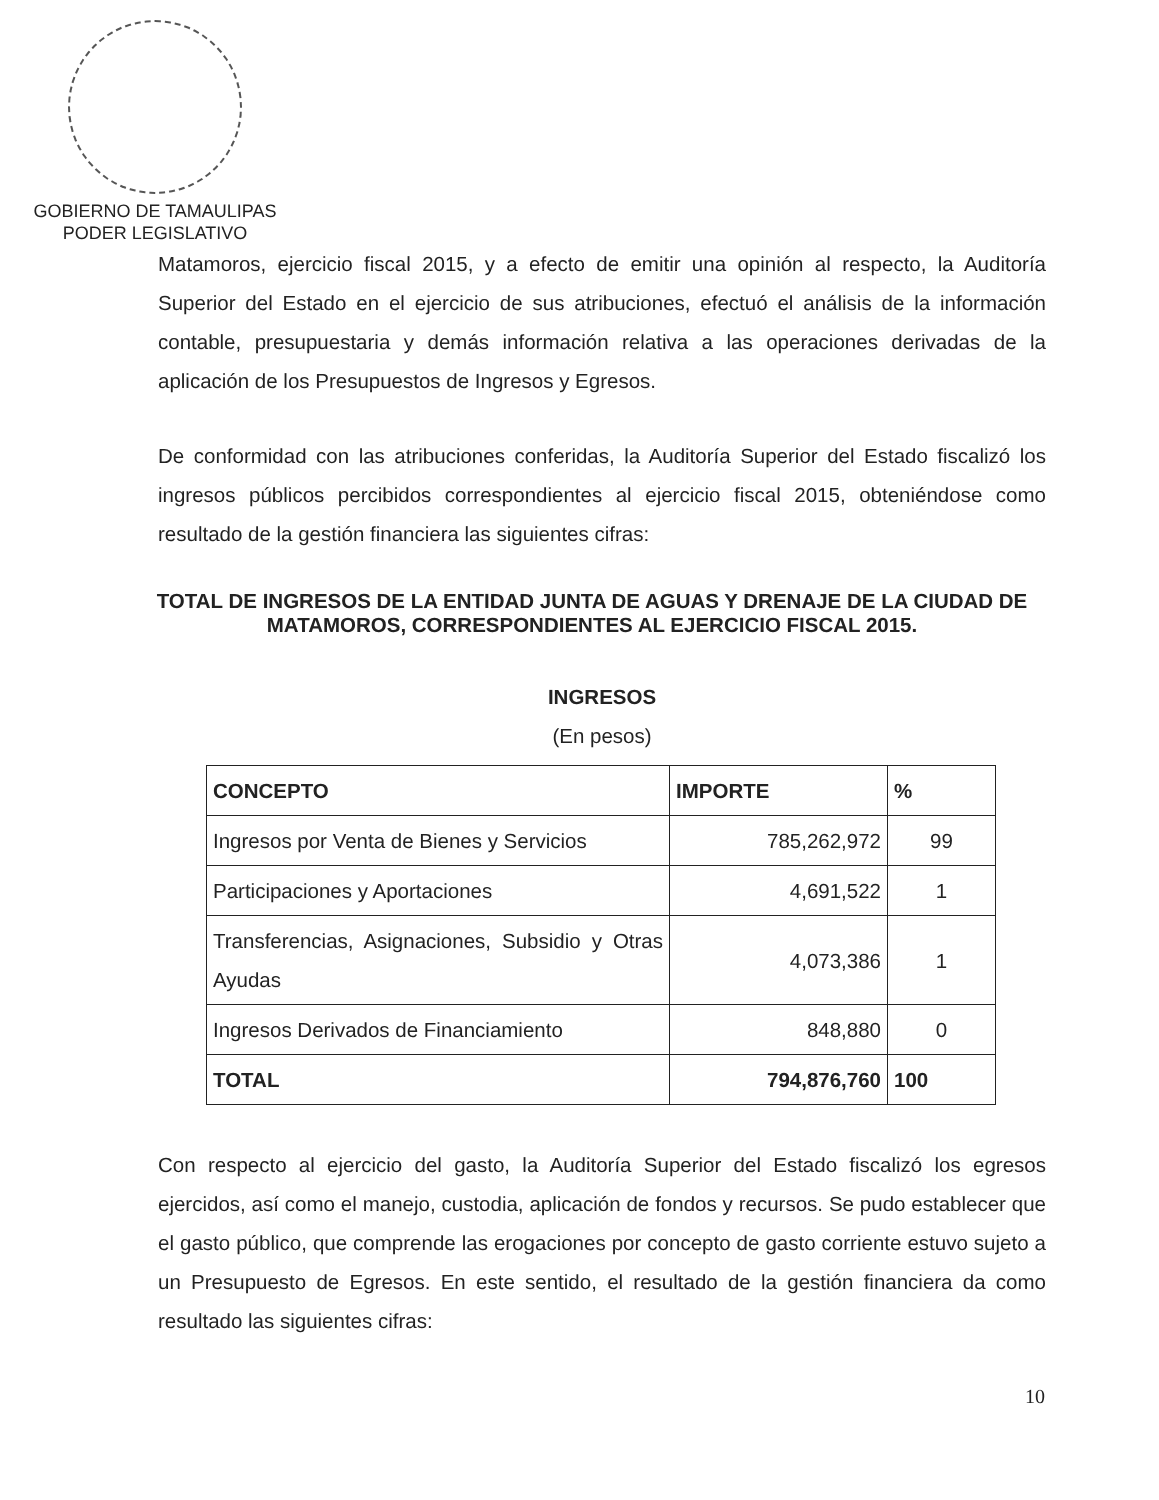GOBIERNO DE TAMAULIPAS
PODER LEGISLATIVO
Matamoros, ejercicio fiscal 2015, y a efecto de emitir una opinión al respecto, la Auditoría Superior del Estado en el ejercicio de sus atribuciones, efectuó el análisis de la información contable, presupuestaria y demás información relativa a las operaciones derivadas de la aplicación de los Presupuestos de Ingresos y Egresos.
De conformidad con las atribuciones conferidas, la Auditoría Superior del Estado fiscalizó los ingresos públicos percibidos correspondientes al ejercicio fiscal 2015, obteniéndose como resultado de la gestión financiera las siguientes cifras:
TOTAL DE INGRESOS DE LA ENTIDAD JUNTA DE AGUAS Y DRENAJE DE LA CIUDAD DE MATAMOROS, CORRESPONDIENTES AL EJERCICIO FISCAL 2015.
INGRESOS
(En pesos)
| CONCEPTO | IMPORTE | % |
| --- | --- | --- |
| Ingresos por Venta de Bienes y Servicios | 785,262,972 | 99 |
| Participaciones y Aportaciones | 4,691,522 | 1 |
| Transferencias, Asignaciones, Subsidio y Otras Ayudas | 4,073,386 | 1 |
| Ingresos Derivados de Financiamiento | 848,880 | 0 |
| TOTAL | 794,876,760 | 100 |
Con respecto al ejercicio del gasto, la Auditoría Superior del Estado fiscalizó los egresos ejercidos, así como el manejo, custodia, aplicación de fondos y recursos. Se pudo establecer que el gasto público, que comprende las erogaciones por concepto de gasto corriente estuvo sujeto a un Presupuesto de Egresos. En este sentido, el resultado de la gestión financiera da como resultado las siguientes cifras:
10